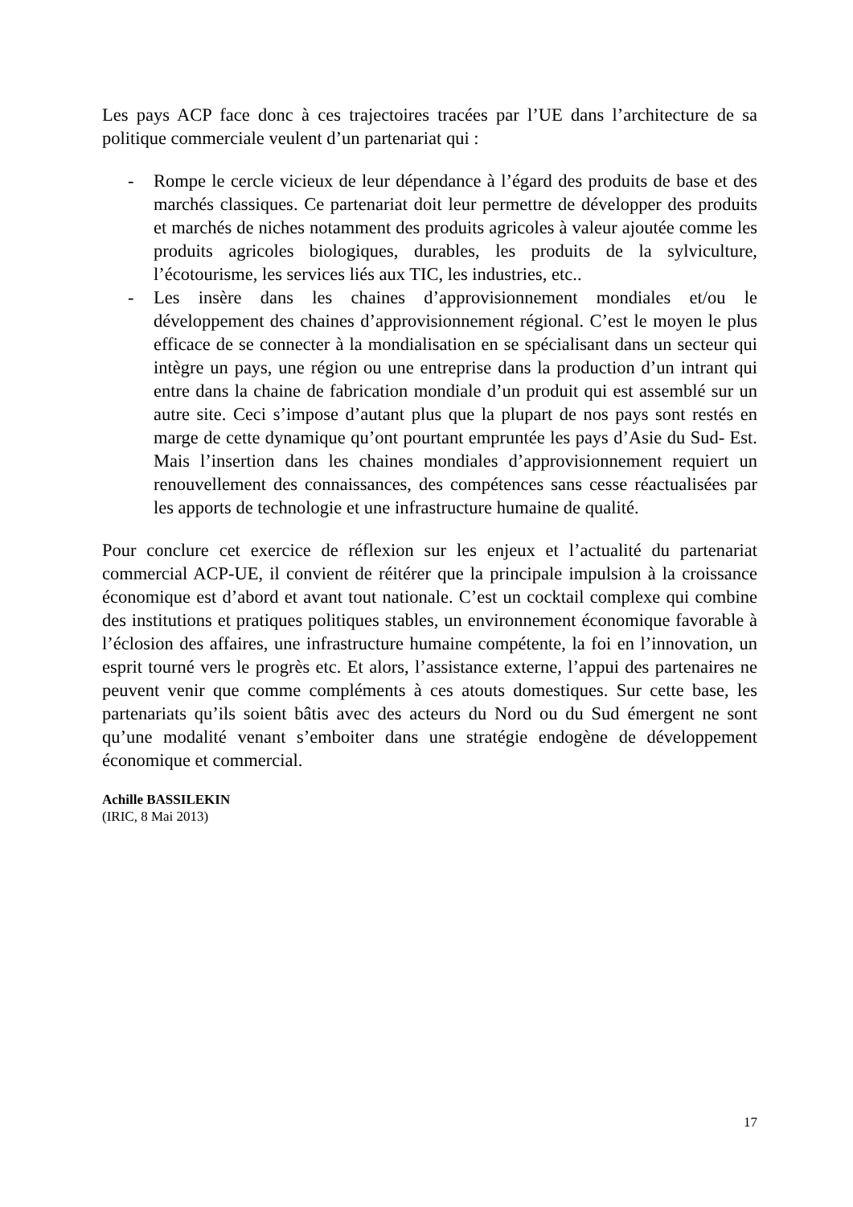Les pays ACP face donc à ces trajectoires tracées par l’UE dans l’architecture de sa politique commerciale veulent d’un partenariat qui :
- Rompe le cercle vicieux de leur dépendance à l’égard des produits de base et des marchés classiques. Ce partenariat doit leur permettre de développer des produits et marchés de niches notamment des produits agricoles à valeur ajoutée comme les produits agricoles biologiques, durables, les produits de la sylviculture, l’écotourisme, les services liés aux TIC, les industries, etc..
- Les insère dans les chaines d’approvisionnement mondiales et/ou le développement des chaines d’approvisionnement régional. C’est le moyen le plus efficace de se connecter à la mondialisation en se spécialisant dans un secteur qui intègre un pays, une région ou une entreprise dans la production d’un intrant qui entre dans la chaine de fabrication mondiale d’un produit qui est assemblé sur un autre site. Ceci s’impose d’autant plus que la plupart de nos pays sont restés en marge de cette dynamique qu’ont pourtant empruntée les pays d’Asie du Sud- Est. Mais l’insertion dans les chaines mondiales d’approvisionnement requiert un renouvellement des connaissances, des compétences sans cesse réactualisées par les apports de technologie et une infrastructure humaine de qualité.
Pour conclure cet exercice de réflexion sur les enjeux et l’actualité du partenariat commercial ACP-UE, il convient de réitérer que la principale impulsion à la croissance économique est d’abord et avant tout nationale. C’est un cocktail complexe qui combine des institutions et pratiques politiques stables, un environnement économique favorable à l’éclosion des affaires, une infrastructure humaine compétente, la foi en l’innovation, un esprit tourné vers le progrès etc. Et alors, l’assistance externe, l’appui des partenaires ne peuvent venir que comme compléments à ces atouts domestiques. Sur cette base, les partenariats qu’ils soient bâtis avec des acteurs du Nord ou du Sud émergent ne sont qu’une modalité venant s’emboiter dans une stratégie endogène de développement économique et commercial.
Achille BASSILEKIN
(IRIC, 8 Mai 2013)
17